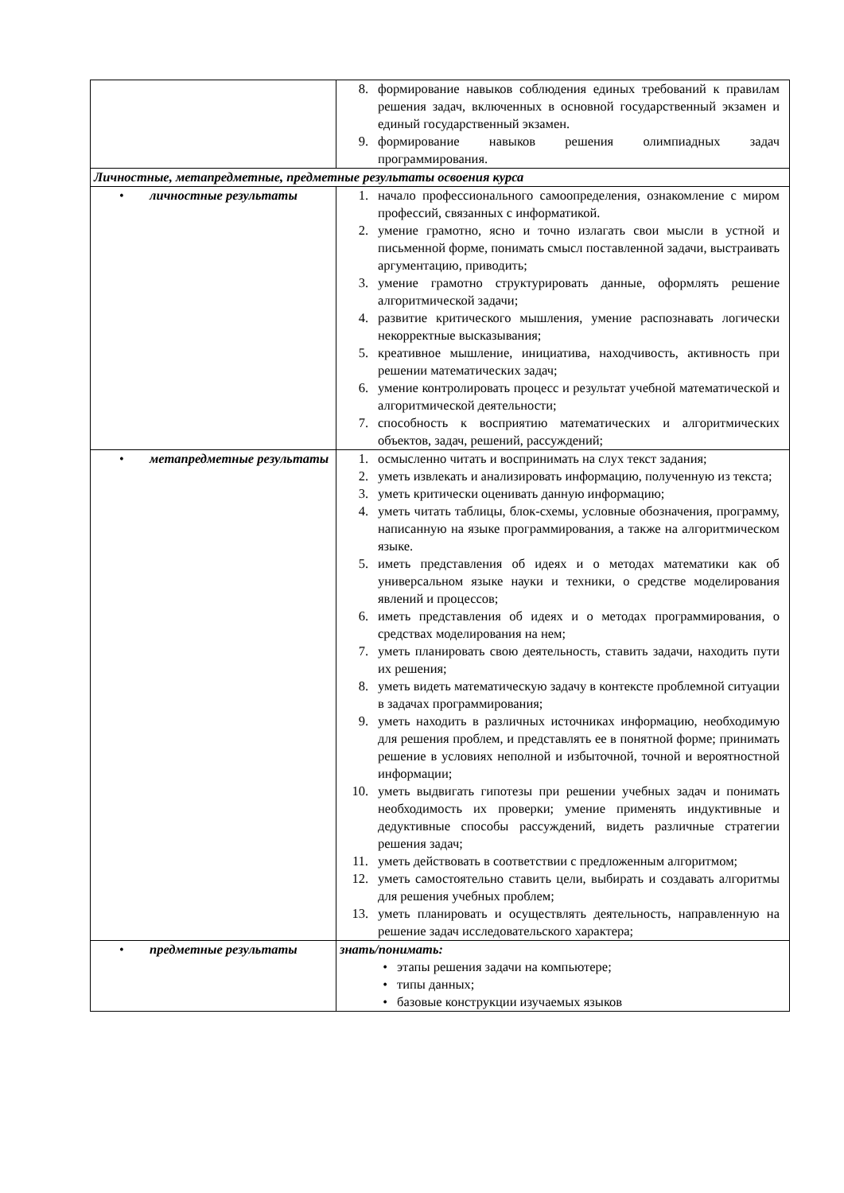| | 8. формирование навыков соблюдения единых требований к правилам решения задач, включенных в основной государственный экзамен и единый государственный экзамен. 9. формирование навыков решения олимпиадных задач программирования. |
| Личностные, метапредметные, предметные результаты освоения курса | |
| • личностные результаты | 1. начало профессионального самоопределения, ознакомление с миром профессий, связанных с информатикой. 2. умение грамотно, ясно и точно излагать свои мысли в устной и письменной форме, понимать смысл поставленной задачи, выстраивать аргументацию, приводить; 3. умение грамотно структурировать данные, оформлять решение алгоритмической задачи; 4. развитие критического мышления, умение распознавать логически некорректные высказывания; 5. креативное мышление, инициатива, находчивость, активность при решении математических задач; 6. умение контролировать процесс и результат учебной математической и алгоритмической деятельности; 7. способность к восприятию математических и алгоритмических объектов, задач, решений, рассуждений; |
| • метапредметные результаты | 1. осмысленно читать и воспринимать на слух текст задания; 2. уметь извлекать и анализировать информацию, полученную из текста; 3. уметь критически оценивать данную информацию; 4. уметь читать таблицы, блок-схемы, условные обозначения, программу, написанную на языке программирования, а также на алгоритмическом языке. 5. иметь представления об идеях и о методах математики как об универсальном языке науки и техники, о средстве моделирования явлений и процессов; 6. иметь представления об идеях и о методах программирования, о средствах моделирования на нем; 7. уметь планировать свою деятельность, ставить задачи, находить пути их решения; 8. уметь видеть математическую задачу в контексте проблемной ситуации в задачах программирования; 9. уметь находить в различных источниках информацию, необходимую для решения проблем, и представлять ее в понятной форме; принимать решение в условиях неполной и избыточной, точной и вероятностной информации; 10. уметь выдвигать гипотезы при решении учебных задач и понимать необходимость их проверки; умение применять индуктивные и дедуктивные способы рассуждений, видеть различные стратегии решения задач; 11. уметь действовать в соответствии с предложенным алгоритмом; 12. уметь самостоятельно ставить цели, выбирать и создавать алгоритмы для решения учебных проблем; 13. уметь планировать и осуществлять деятельность, направленную на решение задач исследовательского характера; |
| • предметные результаты | знать/понимать: • этапы решения задачи на компьютере; • типы данных; • базовые конструкции изучаемых языков |